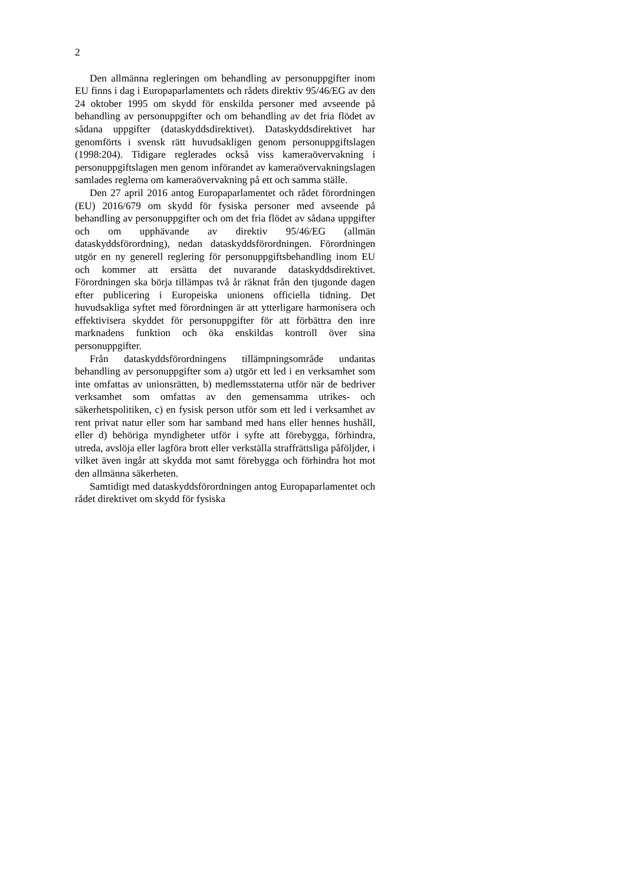2
Den allmänna regleringen om behandling av personuppgifter inom EU finns i dag i Europaparlamentets och rådets direktiv 95/46/EG av den 24 oktober 1995 om skydd för enskilda personer med avseende på behandling av personuppgifter och om behandling av det fria flödet av sådana uppgifter (dataskyddsdirektivet). Dataskyddsdirektivet har genomförts i svensk rätt huvudsakligen genom personuppgiftslagen (1998:204). Tidigare reglerades också viss kameraövervakning i personuppgiftslagen men genom införandet av kamera­övervakningslagen samlades reglerna om kameraövervakning på ett och samma ställe.
Den 27 april 2016 antog Europaparlamentet och rådet förordningen (EU) 2016/679 om skydd för fysiska personer med avseende på behandling av personuppgifter och om det fria flödet av sådana uppgifter och om upphävande av direktiv 95/46/EG (allmän dataskyddsförordning), nedan dataskydds­förordningen. Förordningen utgör en ny generell reglering för personuppgiftsbehandling inom EU och kommer att ersätta det nuvarande dataskyddsdirektivet. Förordningen ska börja tillämpas två år räknat från den tjugonde dagen efter publicering i Europeiska unionens officiella tidning. Det huvudsakliga syftet med förordningen är att ytterligare harmonisera och effektivisera skyddet för personuppgifter för att förbättra den inre marknadens funktion och öka enskildas kontroll över sina personuppgifter.
Från dataskyddsförordningens tillämpningsområde undantas behandling av personuppgifter som a) utgör ett led i en verksamhet som inte omfattas av unionsrätten, b) medlemsstaterna utför när de bedriver verksamhet som omfattas av den gemensamma utrikes- och säkerhetspolitiken, c) en fysisk person utför som ett led i verksamhet av rent privat natur eller som har samband med hans eller hennes hushåll, eller d) behöriga myndigheter utför i syfte att förebygga, förhindra, utreda, avslöja eller lagföra brott eller verkställa straffrättsliga påföljder, i vilket även ingår att skydda mot samt förebygga och förhindra hot mot den allmänna säkerheten.
Samtidigt med dataskyddsförordningen antog Europaparlamentet och rådet direktivet om skydd för fysiska